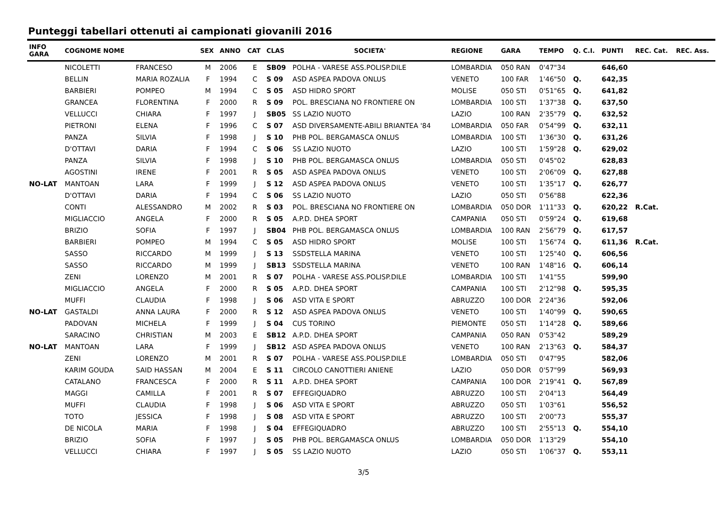Punteggi tabellari ottenuti ai campionati giovanili 2016
| INFO GARA | COGNOME NOME | | SEX | ANNO | CAT | CLAS | SOCIETA' | REGIONE | GARA | TEMPO | Q. C.I. | PUNTI | REC. Cat. | REC. Ass. |
| --- | --- | --- | --- | --- | --- | --- | --- | --- | --- | --- | --- | --- | --- | --- |
| | NICOLETTI | FRANCESO | M | 2006 | E | SB09 | POLHA - VARESE ASS.POLISP.DILE | LOMBARDIA | 050 RAN | 0'47"34 | | 646,60 | | |
| | BELLIN | MARIA ROZALIA | F | 1994 | C | S 09 | ASD ASPEA PADOVA ONLUS | VENETO | 100 FAR | 1'46"50 | Q. | 642,35 | | |
| | BARBIERI | POMPEO | M | 1994 | C | S 05 | ASD HIDRO SPORT | MOLISE | 050 STI | 0'51"65 | Q. | 641,82 | | |
| | GRANCEA | FLORENTINA | F | 2000 | R | S 09 | POL. BRESCIANA NO FRONTIERE ON | LOMBARDIA | 100 STI | 1'37"38 | Q. | 637,50 | | |
| | VELLUCCI | CHIARA | F | 1997 | J | SB05 | SS LAZIO NUOTO | LAZIO | 100 RAN | 2'35"79 | Q. | 632,52 | | |
| | PIETRONI | ELENA | F | 1996 | C | S 07 | ASD DIVERSAMENTE-ABILI BRIANTEA '84 | LOMBARDIA | 050 FAR | 0'54"99 | Q. | 632,11 | | |
| | PANZA | SILVIA | F | 1998 | J | S 10 | PHB POL. BERGAMASCA ONLUS | LOMBARDIA | 100 STI | 1'36"30 | Q. | 631,26 | | |
| | D'OTTAVI | DARIA | F | 1994 | C | S 06 | SS LAZIO NUOTO | LAZIO | 100 STI | 1'59"28 | Q. | 629,02 | | |
| | PANZA | SILVIA | F | 1998 | J | S 10 | PHB POL. BERGAMASCA ONLUS | LOMBARDIA | 050 STI | 0'45"02 | | 628,83 | | |
| | AGOSTINI | IRENE | F | 2001 | R | S 05 | ASD ASPEA PADOVA ONLUS | VENETO | 100 STI | 2'06"09 | Q. | 627,88 | | |
| NO-LAT | MANTOAN | LARA | F | 1999 | J | S 12 | ASD ASPEA PADOVA ONLUS | VENETO | 100 STI | 1'35"17 | Q. | 626,77 | | |
| | D'OTTAVI | DARIA | F | 1994 | C | S 06 | SS LAZIO NUOTO | LAZIO | 050 STI | 0'56"88 | | 622,36 | | |
| | CONTI | ALESSANDRO | M | 2002 | R | S 03 | POL. BRESCIANA NO FRONTIERE ON | LOMBARDIA | 050 DOR | 1'11"33 | Q. | 620,22 | R.Cat. | |
| | MIGLIACCIO | ANGELA | F | 2000 | R | S 05 | A.P.D. DHEA SPORT | CAMPANIA | 050 STI | 0'59"24 | Q. | 619,68 | | |
| | BRIZIO | SOFIA | F | 1997 | J | SB04 | PHB POL. BERGAMASCA ONLUS | LOMBARDIA | 100 RAN | 2'56"79 | Q. | 617,57 | | |
| | BARBIERI | POMPEO | M | 1994 | C | S 05 | ASD HIDRO SPORT | MOLISE | 100 STI | 1'56"74 | Q. | 611,36 | R.Cat. | |
| | SASSO | RICCARDO | M | 1999 | J | S 13 | SSDSTELLA MARINA | VENETO | 100 STI | 1'25"40 | Q. | 606,56 | | |
| | SASSO | RICCARDO | M | 1999 | J | SB13 | SSDSTELLA MARINA | VENETO | 100 RAN | 1'48"16 | Q. | 606,14 | | |
| | ZENI | LORENZO | M | 2001 | R | S 07 | POLHA - VARESE ASS.POLISP.DILE | LOMBARDIA | 100 STI | 1'41"55 | | 599,90 | | |
| | MIGLIACCIO | ANGELA | F | 2000 | R | S 05 | A.P.D. DHEA SPORT | CAMPANIA | 100 STI | 2'12"98 | Q. | 595,35 | | |
| | MUFFI | CLAUDIA | F | 1998 | J | S 06 | ASD VITA E SPORT | ABRUZZO | 100 DOR | 2'24"36 | | 592,06 | | |
| NO-LAT | GASTALDI | ANNA LAURA | F | 2000 | R | S 12 | ASD ASPEA PADOVA ONLUS | VENETO | 100 STI | 1'40"99 | Q. | 590,65 | | |
| | PADOVAN | MICHELA | F | 1999 | J | S 04 | CUS TORINO | PIEMONTE | 050 STI | 1'14"28 | Q. | 589,66 | | |
| | SARACINO | CHRISTIAN | M | 2003 | E | SB12 | A.P.D. DHEA SPORT | CAMPANIA | 050 RAN | 0'53"42 | | 589,29 | | |
| NO-LAT | MANTOAN | LARA | F | 1999 | J | SB12 | ASD ASPEA PADOVA ONLUS | VENETO | 100 RAN | 2'13"63 | Q. | 584,37 | | |
| | ZENI | LORENZO | M | 2001 | R | S 07 | POLHA - VARESE ASS.POLISP.DILE | LOMBARDIA | 050 STI | 0'47"95 | | 582,06 | | |
| | KARIM GOUDA | SAID HASSAN | M | 2004 | E | S 11 | CIRCOLO CANOTTIERI ANIENE | LAZIO | 050 DOR | 0'57"99 | | 569,93 | | |
| | CATALANO | FRANCESCA | F | 2000 | R | S 11 | A.P.D. DHEA SPORT | CAMPANIA | 100 DOR | 2'19"41 | Q. | 567,89 | | |
| | MAGGI | CAMILLA | F | 2001 | R | S 07 | EFFEGIQUADRO | ABRUZZO | 100 STI | 2'04"13 | | 564,49 | | |
| | MUFFI | CLAUDIA | F | 1998 | J | S 06 | ASD VITA E SPORT | ABRUZZO | 050 STI | 1'03"61 | | 556,52 | | |
| | TOTO | JESSICA | F | 1998 | J | S 08 | ASD VITA E SPORT | ABRUZZO | 100 STI | 2'00"73 | | 555,37 | | |
| | DE NICOLA | MARIA | F | 1998 | J | S 04 | EFFEGIQUADRO | ABRUZZO | 100 STI | 2'55"13 | Q. | 554,10 | | |
| | BRIZIO | SOFIA | F | 1997 | J | S 05 | PHB POL. BERGAMASCA ONLUS | LOMBARDIA | 050 DOR | 1'13"29 | | 554,10 | | |
| | VELLUCCI | CHIARA | F | 1997 | J | S 05 | SS LAZIO NUOTO | LAZIO | 050 STI | 1'06"37 | Q. | 553,11 | | |
3/5